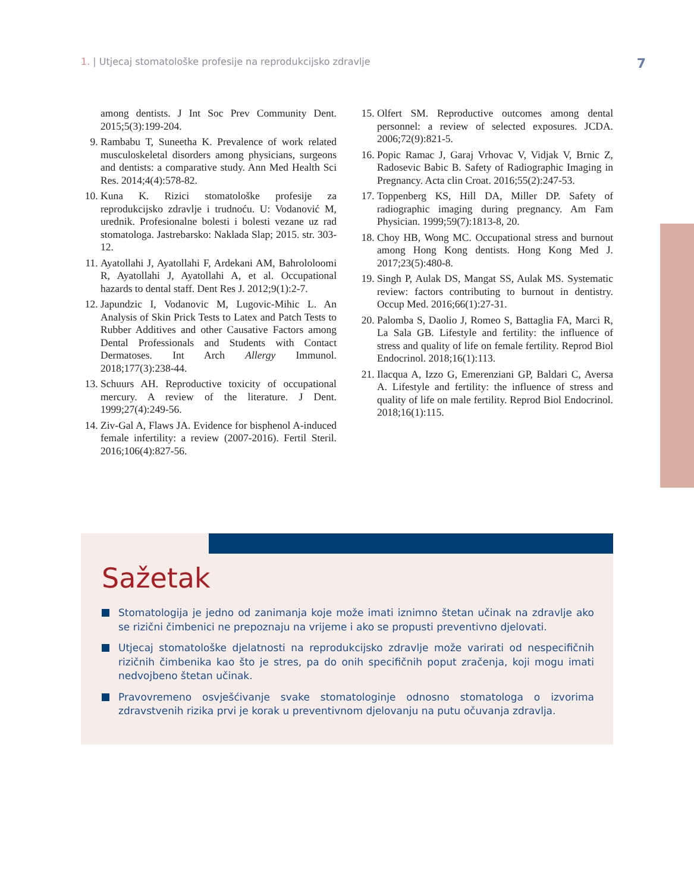1. | Utjecaj stomatološke profesije na reprodukcijsko zdravlje
7
among dentists. J Int Soc Prev Community Dent. 2015;5(3):199-204.
9. Rambabu T, Suneetha K. Prevalence of work related musculoskeletal disorders among physicians, surgeons and dentists: a comparative study. Ann Med Health Sci Res. 2014;4(4):578-82.
10. Kuna K. Rizici stomatološke profesije za reprodukcijsko zdravlje i trudnoću. U: Vodanović M, urednik. Profesionalne bolesti i bolesti vezane uz rad stomatologa. Jastrebarsko: Naklada Slap; 2015. str. 303-12.
11. Ayatollahi J, Ayatollahi F, Ardekani AM, Bahrololoomi R, Ayatollahi J, Ayatollahi A, et al. Occupational hazards to dental staff. Dent Res J. 2012;9(1):2-7.
12. Japundzic I, Vodanovic M, Lugovic-Mihic L. An Analysis of Skin Prick Tests to Latex and Patch Tests to Rubber Additives and other Causative Factors among Dental Professionals and Students with Contact Dermatoses. Int Arch Allergy Immunol. 2018;177(3):238-44.
13. Schuurs AH. Reproductive toxicity of occupational mercury. A review of the literature. J Dent. 1999;27(4):249-56.
14. Ziv-Gal A, Flaws JA. Evidence for bisphenol A-induced female infertility: a review (2007-2016). Fertil Steril. 2016;106(4):827-56.
15. Olfert SM. Reproductive outcomes among dental personnel: a review of selected exposures. JCDA. 2006;72(9):821-5.
16. Popic Ramac J, Garaj Vrhovac V, Vidjak V, Brnic Z, Radosevic Babic B. Safety of Radiographic Imaging in Pregnancy. Acta clin Croat. 2016;55(2):247-53.
17. Toppenberg KS, Hill DA, Miller DP. Safety of radiographic imaging during pregnancy. Am Fam Physician. 1999;59(7):1813-8, 20.
18. Choy HB, Wong MC. Occupational stress and burnout among Hong Kong dentists. Hong Kong Med J. 2017;23(5):480-8.
19. Singh P, Aulak DS, Mangat SS, Aulak MS. Systematic review: factors contributing to burnout in dentistry. Occup Med. 2016;66(1):27-31.
20. Palomba S, Daolio J, Romeo S, Battaglia FA, Marci R, La Sala GB. Lifestyle and fertility: the influence of stress and quality of life on female fertility. Reprod Biol Endocrinol. 2018;16(1):113.
21. Ilacqua A, Izzo G, Emerenziani GP, Baldari C, Aversa A. Lifestyle and fertility: the influence of stress and quality of life on male fertility. Reprod Biol Endocrinol. 2018;16(1):115.
Sažetak
Stomatologija je jedno od zanimanja koje može imati iznimno štetan učinak na zdravlje ako se rizični čimbenici ne prepoznaju na vrijeme i ako se propusti preventivno djelovati.
Utjecaj stomatološke djelatnosti na reprodukcijsko zdravlje može varirati od nespecifičnih rizičnih čimbenika kao što je stres, pa do onih specifičnih poput zračenja, koji mogu imati nedvojbeno štetan učinak.
Pravovremeno osvješćivanje svake stomatologinje odnosno stomatologa o izvorima zdravstvenih rizika prvi je korak u preventivnom djelovanju na putu očuvanja zdravlja.